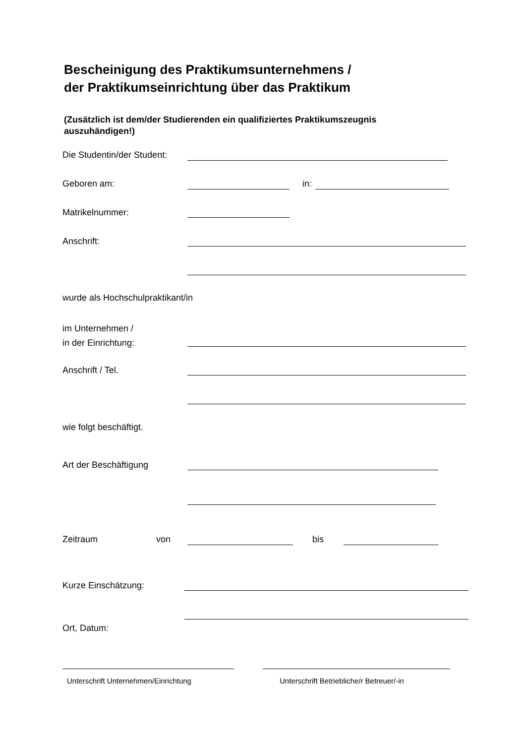Bescheinigung des Praktikumsunternehmens /
der Praktikumseinrichtung über das Praktikum
(Zusätzlich ist dem/der Studierenden ein qualifiziertes Praktikumszeugnis auszuhändigen!)
Die Studentin/der Student:
Geboren am: in:
Matrikelnummer:
Anschrift:
wurde als Hochschulpraktikant/in
im Unternehmen /
in der Einrichtung:
Anschrift / Tel.
wie folgt beschäftigt.
Art der Beschäftigung
Zeitraum von bis
Kurze Einschätzung:
Ort, Datum:
Unterschrift Unternehmen/Einrichtung
Unterschrift Betriebliche/r Betreuer/-in